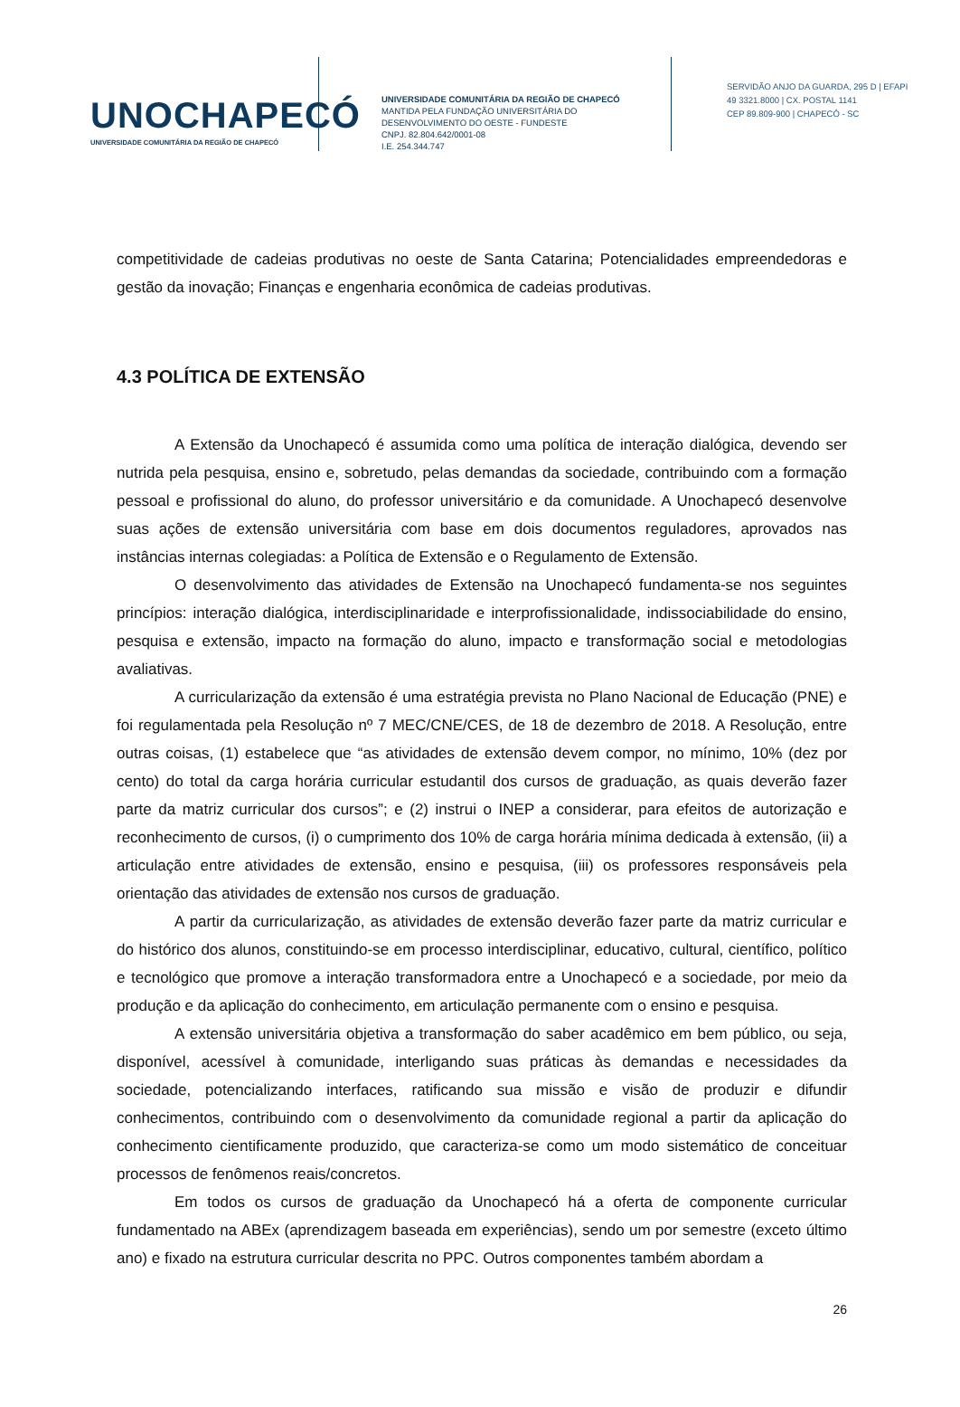UNOCHAPECÓ
UNIVERSIDADE COMUNITÁRIA DA REGIÃO DE CHAPECÓ
UNIVERSIDADE COMUNITÁRIA DA REGIÃO DE CHAPECÓ
MANTIDA PELA FUNDAÇÃO UNIVERSITÁRIA DO
DESENVOLVIMENTO DO OESTE - FUNDESTE
CNPJ. 82.804.642/0001-08
I.E. 254.344.747
SERVIDÃO ANJO DA GUARDA, 295 D | EFAPI
49 3321.8000 | CX. POSTAL 1141
CEP 89.809-900 | CHAPECÓ - SC
competitividade de cadeias produtivas no oeste de Santa Catarina; Potencialidades empreendedoras e gestão da inovação; Finanças e engenharia econômica de cadeias produtivas.
4.3 POLÍTICA DE EXTENSÃO
A Extensão da Unochapecó é assumida como uma política de interação dialógica, devendo ser nutrida pela pesquisa, ensino e, sobretudo, pelas demandas da sociedade, contribuindo com a formação pessoal e profissional do aluno, do professor universitário e da comunidade. A Unochapecó desenvolve suas ações de extensão universitária com base em dois documentos reguladores, aprovados nas instâncias internas colegiadas: a Política de Extensão e o Regulamento de Extensão.
O desenvolvimento das atividades de Extensão na Unochapecó fundamenta-se nos seguintes princípios: interação dialógica, interdisciplinaridade e interprofissionalidade, indissociabilidade do ensino, pesquisa e extensão, impacto na formação do aluno, impacto e transformação social e metodologias avaliativas.
A curricularização da extensão é uma estratégia prevista no Plano Nacional de Educação (PNE) e foi regulamentada pela Resolução nº 7 MEC/CNE/CES, de 18 de dezembro de 2018. A Resolução, entre outras coisas, (1) estabelece que “as atividades de extensão devem compor, no mínimo, 10% (dez por cento) do total da carga horária curricular estudantil dos cursos de graduação, as quais deverão fazer parte da matriz curricular dos cursos”; e (2) instrui o INEP a considerar, para efeitos de autorização e reconhecimento de cursos, (i) o cumprimento dos 10% de carga horária mínima dedicada à extensão, (ii) a articulação entre atividades de extensão, ensino e pesquisa, (iii) os professores responsáveis pela orientação das atividades de extensão nos cursos de graduação.
A partir da curricularização, as atividades de extensão deverão fazer parte da matriz curricular e do histórico dos alunos, constituindo-se em processo interdisciplinar, educativo, cultural, científico, político e tecnológico que promove a interação transformadora entre a Unochapecó e a sociedade, por meio da produção e da aplicação do conhecimento, em articulação permanente com o ensino e pesquisa.
A extensão universitária objetiva a transformação do saber acadêmico em bem público, ou seja, disponível, acessível à comunidade, interligando suas práticas às demandas e necessidades da sociedade, potencializando interfaces, ratificando sua missão e visão de produzir e difundir conhecimentos, contribuindo com o desenvolvimento da comunidade regional a partir da aplicação do conhecimento cientificamente produzido, que caracteriza-se como um modo sistemático de conceituar processos de fenômenos reais/concretos.
Em todos os cursos de graduação da Unochapecó há a oferta de componente curricular fundamentado na ABEx (aprendizagem baseada em experiências), sendo um por semestre (exceto último ano) e fixado na estrutura curricular descrita no PPC. Outros componentes também abordam a
26